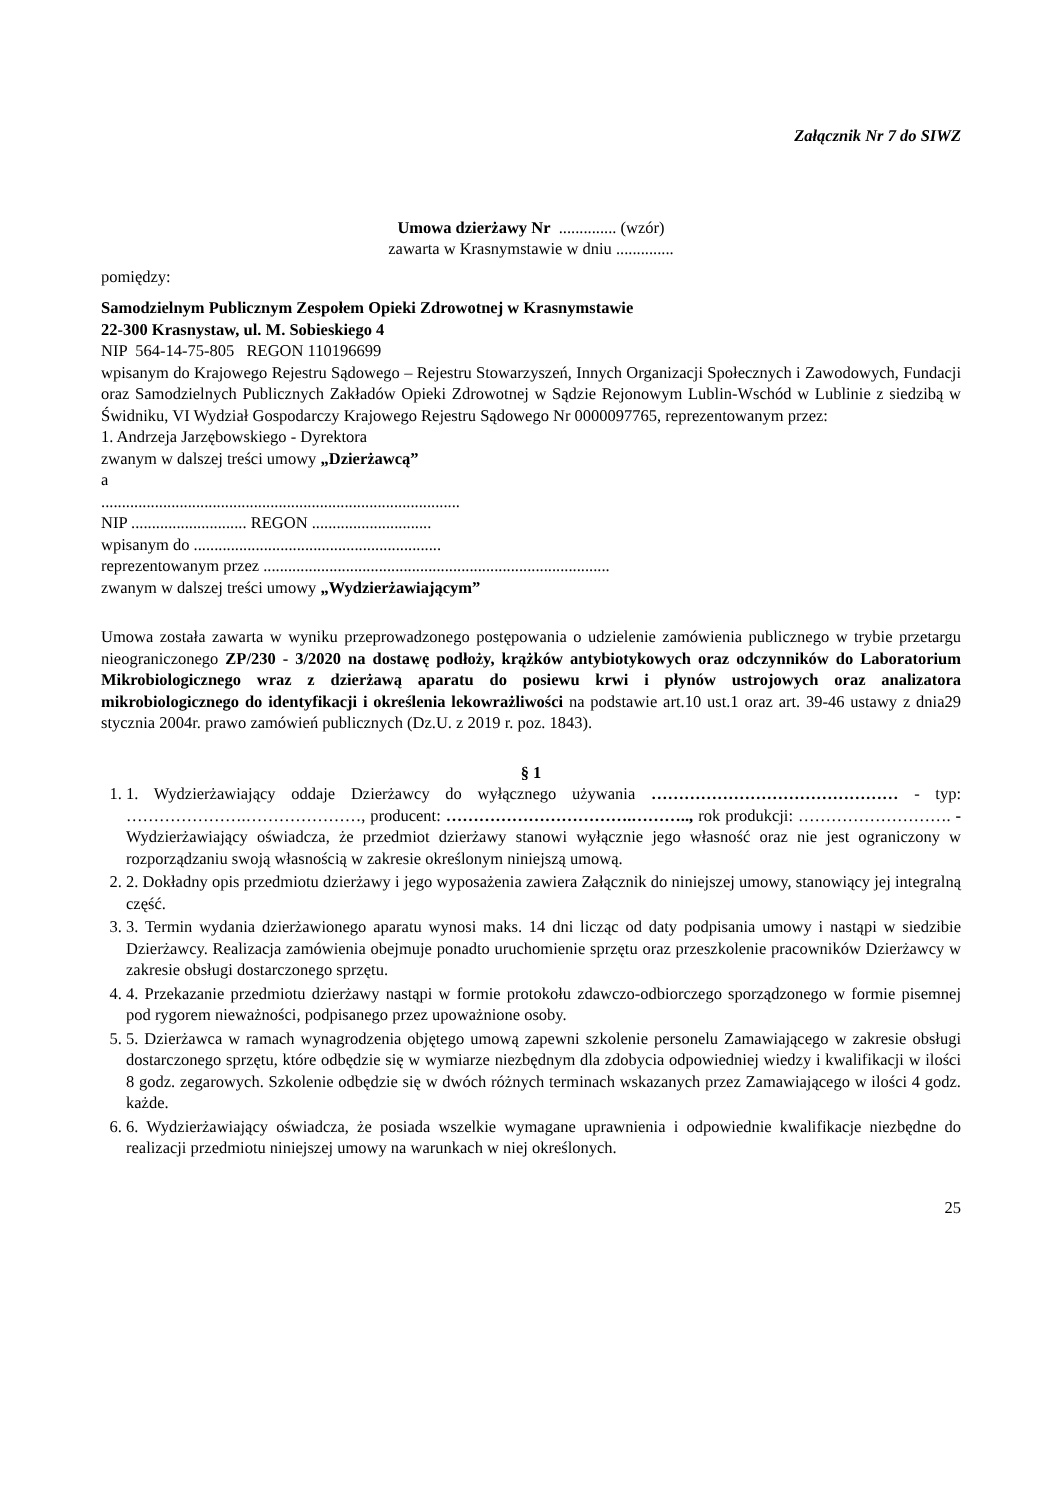Załącznik Nr 7 do SIWZ
Umowa dzierżawy Nr .............. (wzór)
zawarta w Krasnymstawie w dniu ..............
pomiędzy:
Samodzielnym Publicznym Zespołem Opieki Zdrowotnej w Krasnymstawie
22-300 Krasnystaw, ul. M. Sobieskiego 4
NIP 564-14-75-805 REGON 110196699
wpisanym do Krajowego Rejestru Sądowego – Rejestru Stowarzyszeń, Innych Organizacji Społecznych i Zawodowych, Fundacji oraz Samodzielnych Publicznych Zakładów Opieki Zdrowotnej w Sądzie Rejonowym Lublin-Wschód w Lublinie z siedzibą w Świdniku, VI Wydział Gospodarczy Krajowego Rejestru Sądowego Nr 0000097765, reprezentowanym przez:
1. Andrzeja Jarzębowskiego - Dyrektora
zwanym w dalszej treści umowy „Dzierżawcą”
a
.......................................................................................
NIP ............................ REGON .............................
wpisanym do ............................................................
reprezentowanym przez ....................................................................................
zwanym w dalszej treści umowy „Wydzierżawiającym”
Umowa została zawarta w wyniku przeprowadzonego postępowania o udzielenie zamówienia publicznego w trybie przetargu nieograniczonego ZP/230 - 3/2020 na dostawę podłoży, krążków antybiotykowych oraz odczynników do Laboratorium Mikrobiologicznego wraz z dzierżawą aparatu do posiewu krwi i płynów ustrojowych oraz analizatora mikrobiologicznego do identyfikacji i określenia lekowrażliwości na podstawie art.10 ust.1 oraz art. 39-46 ustawy z dnia29 stycznia 2004r. prawo zamówień publicznych (Dz.U. z 2019 r. poz. 1843).
§ 1
1. 1. Wydzierżawiający oddaje Dzierżawcy do wyłącznego używania ……………………………………… - typ: ………………….…………………, producent: …………………………….……….., rok produkcji: ………………………. - Wydzierżawiający oświadcza, że przedmiot dzierżawy stanowi wyłącznie jego własność oraz nie jest ograniczony w rozporządzaniu swoją własnością w zakresie określonym niniejszą umową.
2. 2. Dokładny opis przedmiotu dzierżawy i jego wyposażenia zawiera Załącznik do niniejszej umowy, stanowiący jej integralną część.
3. 3. Termin wydania dzierżawionego aparatu wynosi maks. 14 dni licząc od daty podpisania umowy i nastąpi w siedzibie Dzierżawcy. Realizacja zamówienia obejmuje ponadto uruchomienie sprzętu oraz przeszkolenie pracowników Dzierżawcy w zakresie obsługi dostarczonego sprzętu.
4. 4. Przekazanie przedmiotu dzierżawy nastąpi w formie protokołu zdawczo-odbiorczego sporządzonego w formie pisemnej pod rygorem nieważności, podpisanego przez upoważnione osoby.
5. 5. Dzierżawca w ramach wynagrodzenia objętego umową zapewni szkolenie personelu Zamawiającego w zakresie obsługi dostarczonego sprzętu, które odbędzie się w wymiarze niezbędnym dla zdobycia odpowiedniej wiedzy i kwalifikacji w ilości 8 godz. zegarowych. Szkolenie odbędzie się w dwóch różnych terminach wskazanych przez Zamawiającego w ilości 4 godz. każde.
6. 6. Wydzierżawiający oświadcza, że posiada wszelkie wymagane uprawnienia i odpowiednie kwalifikacje niezbędne do realizacji przedmiotu niniejszej umowy na warunkach w niej określonych.
25